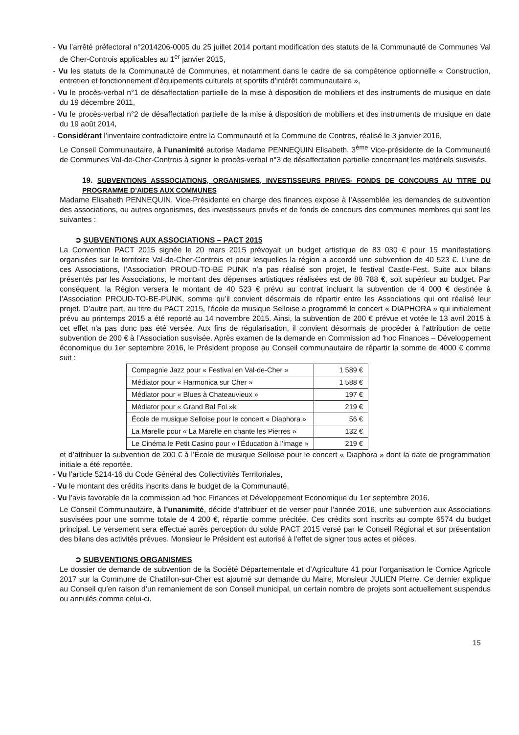- Vu l’arrêté préfectoral n°2014206-0005 du 25 juillet 2014 portant modification des statuts de la Communauté de Communes Val de Cher-Controis applicables au 1<sup>er</sup> janvier 2015,
- Vu les statuts de la Communauté de Communes, et notamment dans le cadre de sa compétence optionnelle « Construction, entretien et fonctionnement d’équipements culturels et sportifs d’intérêt communautaire »,
- Vu le procès-verbal n°1 de désaffectation partielle de la mise à disposition de mobiliers et des instruments de musique en date du 19 décembre 2011,
- Vu le procès-verbal n°2 de désaffectation partielle de la mise à disposition de mobiliers et des instruments de musique en date du 19 août 2014,
- Considérant l’inventaire contradictoire entre la Communauté et la Commune de Contres, réalisé le 3 janvier 2016,
Le Conseil Communautaire, à l’unanimité autorise Madame PENNEQUIN Elisabeth, 3<sup>ème</sup> Vice-présidente de la Communauté de Communes Val-de-Cher-Controis à signer le procès-verbal n°3 de désaffectation partielle concernant les matériels susvisés.
19. SUBVENTIONS ASSSOCIATIONS, ORGANISMES, INVESTISSEURS PRIVES- FONDS DE CONCOURS AU TITRE DU PROGRAMME D’AIDES AUX COMMUNES
Madame Elisabeth PENNEQUIN, Vice-Présidente en charge des finances expose à l’Assemblée les demandes de subvention des associations, ou autres organismes, des investisseurs privés et de fonds de concours des communes membres qui sont les suivantes :
➲ SUBVENTIONS AUX ASSOCIATIONS – PACT 2015
La Convention PACT 2015 signée le 20 mars 2015 prévoyait un budget artistique de 83 030 € pour 15 manifestations organisées sur le territoire Val-de-Cher-Controis et pour lesquelles la région a accordé une subvention de 40 523 €. L’une de ces Associations, l’Association PROUD-TO-BE PUNK n’a pas réalisé son projet, le festival Castle-Fest. Suite aux bilans présentés par les Associations, le montant des dépenses artistiques réalisées est de 88 788 €, soit supérieur au budget. Par conséquent, la Région versera le montant de 40 523 € prévu au contrat incluant la subvention de 4 000 € destinée à l’Association PROUD-TO-BE-PUNK, somme qu’il convient désormais de répartir entre les Associations qui ont réalisé leur projet. D’autre part, au titre du PACT 2015, l'école de musique Selloise a programmé le concert « DIAPHORA » qui initialement prévu au printemps 2015 a été reporté au 14 novembre 2015. Ainsi, la subvention de 200 € prévue et votée le 13 avril 2015 à cet effet n'a pas donc pas été versée. Aux fins de régularisation, il convient désormais de procéder à l’attribution de cette subvention de 200 € à l’Association susvisée. Après examen de la demande en Commission ad 'hoc Finances – Développement économique du 1er septembre 2016, le Président propose au Conseil communautaire de répartir la somme de 4000 € comme suit :
| Compagnie Jazz pour « Festival en Val-de-Cher » | 1 589 € |
| Médiator pour « Harmonica sur Cher » | 1 588 € |
| Médiator pour « Blues à Chateauvieux » | 197 € |
| Médiator pour « Grand Bal Fol »k | 219 € |
| École de musique Selloise pour le concert « Diaphora » | 56 € |
| La Marelle pour « La Marelle en chante les Pierres » | 132 € |
| Le Cinéma le Petit Casino pour « l’Éducation à l’image » | 219 € |
et d’attribuer la subvention de 200 € à l’École de musique Selloise pour le concert « Diaphora » dont la date de programmation initiale a été reportée.
- Vu l’article 5214-16 du Code Général des Collectivités Territoriales,
- Vu le montant des crédits inscrits dans le budget de la Communauté,
- Vu l’avis favorable de la commission ad 'hoc Finances et Développement Economique du 1er septembre 2016,
Le Conseil Communautaire, à l’unanimité, décide d’attribuer et de verser pour l’année 2016, une subvention aux Associations susvisées pour une somme totale de 4 200 €, répartie comme précitée. Ces crédits sont inscrits au compte 6574 du budget principal. Le versement sera effectué après perception du solde PACT 2015 versé par le Conseil Régional et sur présentation des bilans des activités prévues. Monsieur le Président est autorisé à l'effet de signer tous actes et pièces.
➲ SUBVENTIONS ORGANISMES
Le dossier de demande de subvention de la Société Départementale et d’Agriculture 41 pour l’organisation le Comice Agricole 2017 sur la Commune de Chatillon-sur-Cher est ajourné sur demande du Maire, Monsieur JULIEN Pierre. Ce dernier explique au Conseil qu’en raison d’un remaniement de son Conseil municipal, un certain nombre de projets sont actuellement suspendus ou annulés comme celui-ci.
15